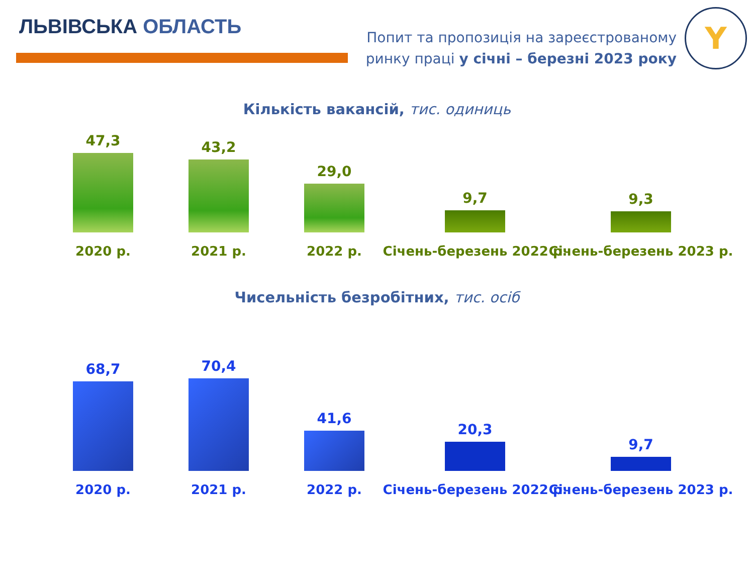ЛЬВІВСЬКА ОБЛАСТЬ
Попит та пропозиція на зареєстрованому
ринку праці у січні – березні 2023 року
Y
Кількість вакансій, тис. одиниць
47,3
2020 р.
43,2
2021 р.
29,0
2022 р.
9,7
Січень-березень 2022 р.
9,3
Січень-березень 2023 р.
Чисельність безробітних, тис. осіб
68,7
2020 р.
70,4
2021 р.
41,6
2022 р.
20,3
Січень-березень 2022 р.
9,7
Січень-березень 2023 р.